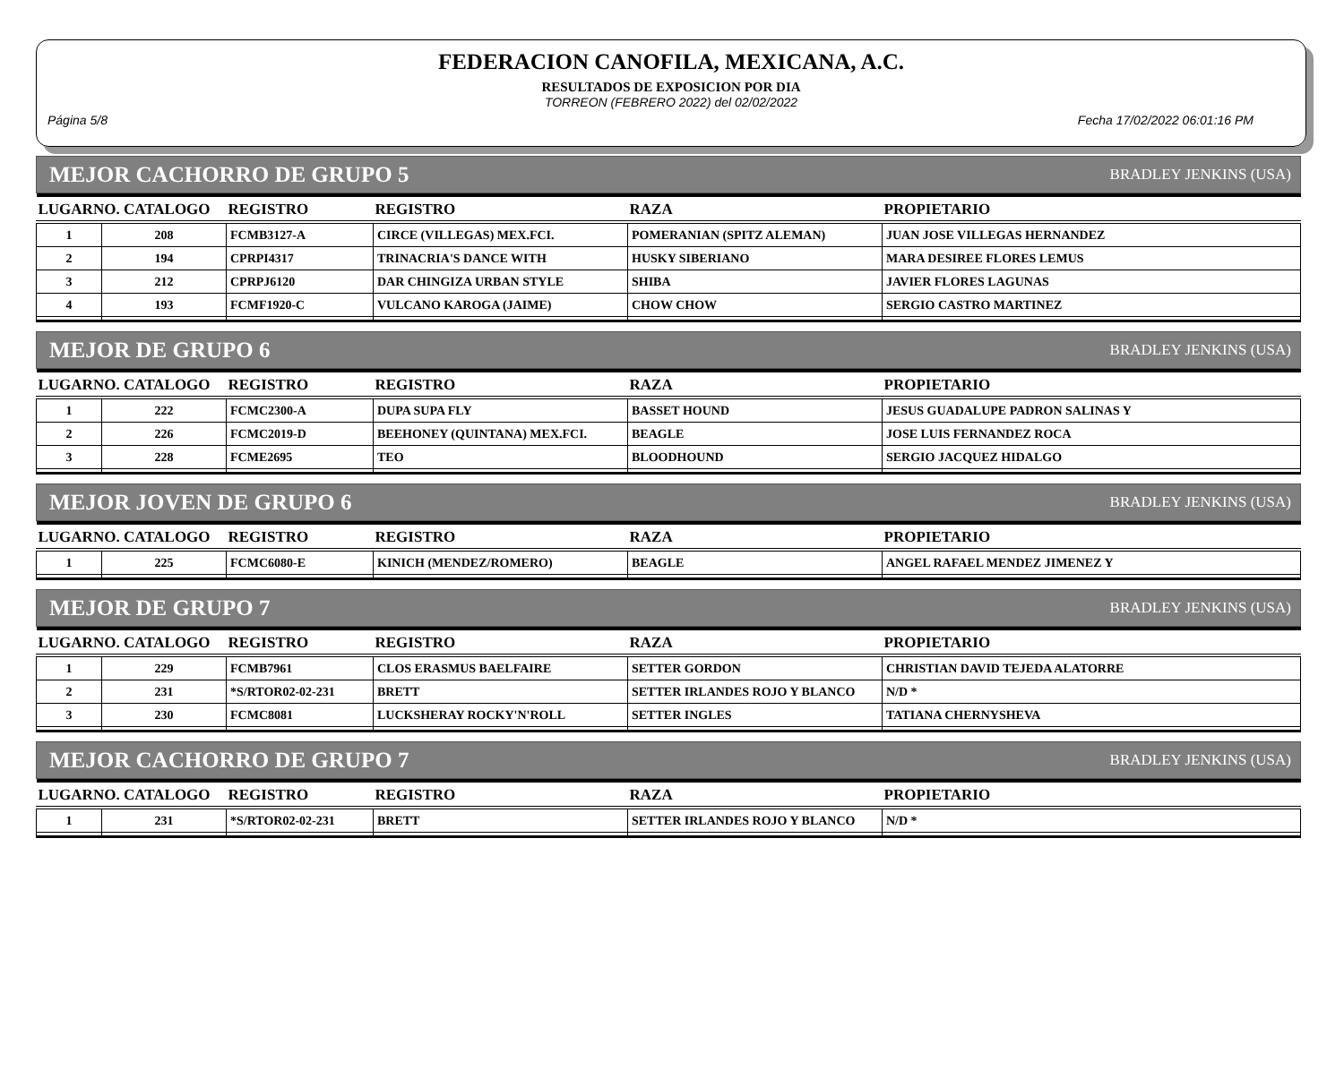FEDERACION CANOFILA, MEXICANA, A.C.
RESULTADOS DE EXPOSICION POR DIA
TORREON (FEBRERO 2022) del 02/02/2022
Página 5/8 Fecha 17/02/2022 06:01:16 PM
MEJOR CACHORRO DE GRUPO 5 BRADLEY JENKINS (USA)
| LUGARNO. CATALOGO | | REGISTRO | REGISTRO | RAZA | PROPIETARIO |
| --- | --- | --- | --- | --- | --- |
| 1 | 208 | FCMB3127-A | CIRCE (VILLEGAS) MEX.FCI. | POMERANIAN (SPITZ ALEMAN) | JUAN JOSE VILLEGAS HERNANDEZ |
| 2 | 194 | CPRPI4317 | TRINACRIA'S DANCE WITH | HUSKY SIBERIANO | MARA DESIREE FLORES LEMUS |
| 3 | 212 | CPRPJ6120 | DAR CHINGIZA URBAN STYLE | SHIBA | JAVIER FLORES LAGUNAS |
| 4 | 193 | FCMF1920-C | VULCANO KAROGA (JAIME) | CHOW CHOW | SERGIO CASTRO MARTINEZ |
MEJOR DE GRUPO 6 BRADLEY JENKINS (USA)
| LUGARNO. CATALOGO | | REGISTRO | REGISTRO | RAZA | PROPIETARIO |
| --- | --- | --- | --- | --- | --- |
| 1 | 222 | FCMC2300-A | DUPA SUPA FLY | BASSET HOUND | JESUS GUADALUPE PADRON SALINAS Y |
| 2 | 226 | FCMC2019-D | BEEHONEY (QUINTANA) MEX.FCI. | BEAGLE | JOSE LUIS FERNANDEZ ROCA |
| 3 | 228 | FCME2695 | TEO | BLOODHOUND | SERGIO JACQUEZ HIDALGO |
MEJOR JOVEN DE GRUPO 6 BRADLEY JENKINS (USA)
| LUGARNO. CATALOGO | | REGISTRO | REGISTRO | RAZA | PROPIETARIO |
| --- | --- | --- | --- | --- | --- |
| 1 | 225 | FCMC6080-E | KINICH (MENDEZ/ROMERO) | BEAGLE | ANGEL RAFAEL MENDEZ JIMENEZ Y |
MEJOR DE GRUPO 7 BRADLEY JENKINS (USA)
| LUGARNO. CATALOGO | | REGISTRO | REGISTRO | RAZA | PROPIETARIO |
| --- | --- | --- | --- | --- | --- |
| 1 | 229 | FCMB7961 | CLOS ERASMUS BAELFAIRE | SETTER GORDON | CHRISTIAN DAVID TEJEDA ALATORRE |
| 2 | 231 | *S/RTOR02-02-231 | BRETT | SETTER IRLANDES ROJO Y BLANCO | N/D * |
| 3 | 230 | FCMC8081 | LUCKSHERAY ROCKY'N'ROLL | SETTER INGLES | TATIANA CHERNYSHEVA |
MEJOR CACHORRO DE GRUPO 7 BRADLEY JENKINS (USA)
| LUGARNO. CATALOGO | | REGISTRO | REGISTRO | RAZA | PROPIETARIO |
| --- | --- | --- | --- | --- | --- |
| 1 | 231 | *S/RTOR02-02-231 | BRETT | SETTER IRLANDES ROJO Y BLANCO | N/D * |